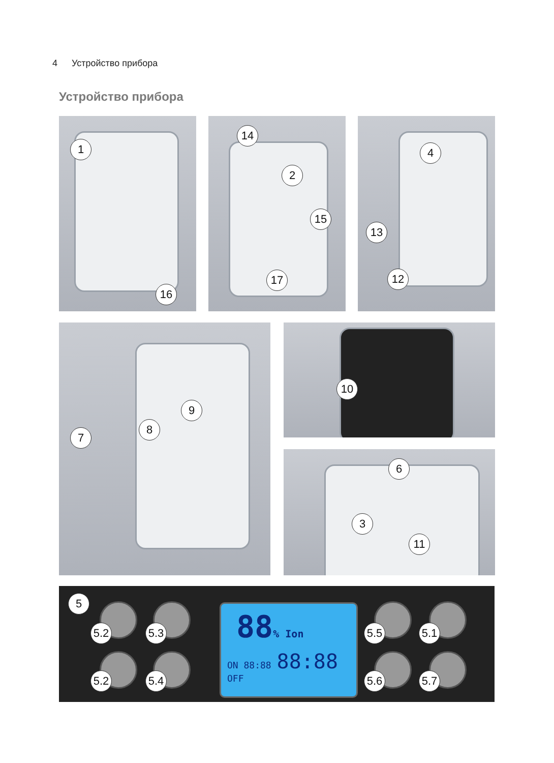4 Устройство прибора
Устройство прибора
1
16
14
2
15
17
4
13
12
7
8
9
10
6
3
11
5
5.2 5.3
5.2 5.4
88% Ion
ON 88:88 88:88
OFF
5.5 5.1
5.6 5.7